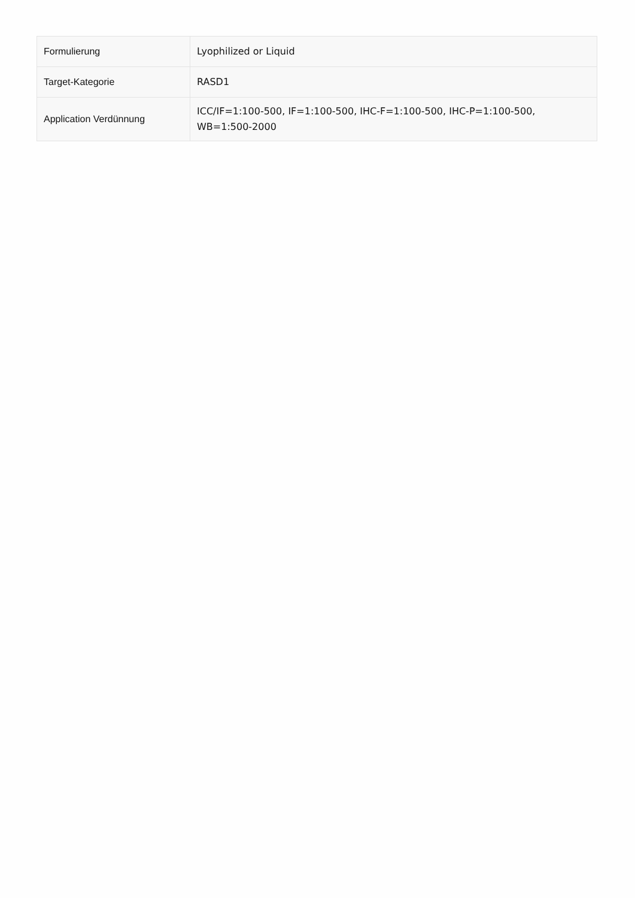| Formulierung | Lyophilized or Liquid |
| Target-Kategorie | RASD1 |
| Application Verdünnung | ICC/IF=1:100-500, IF=1:100-500, IHC-F=1:100-500, IHC-P=1:100-500, WB=1:500-2000 |